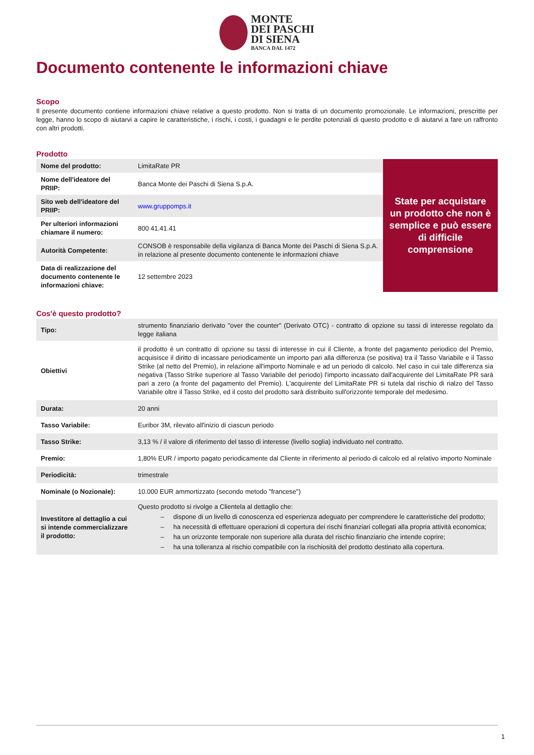MONTE
DEI PASCHI
DI SIENA
BANCA DAL 1472
Documento contenente le informazioni chiave
Scopo
Il presente documento contiene informazioni chiave relative a questo prodotto. Non si tratta di un documento promozionale. Le informazioni, prescritte per legge, hanno lo scopo di aiutarvi a capire le caratteristiche, i rischi, i costi, i guadagni e le perdite potenziali di questo prodotto e di aiutarvi a fare un raffronto con altri prodotti.
Prodotto
| Nome del prodotto: | LimitaRate PR |
| Nome dell'ideatore del PRIIP: | Banca Monte dei Paschi di Siena S.p.A. |
| Sito web dell'ideatore del PRIIP: | www.gruppomps.it |
| Per ulteriori informazioni chiamare il numero: | 800 41.41.41 |
| Autorità Competente: | CONSOB è responsabile della vigilanza di Banca Monte dei Paschi di Siena S.p.A. in relazione al presente documento contenente le informazioni chiave |
| Data di realizzazione del documento contenente le informazioni chiave: | 12 settembre 2023 |
State per acquistare un prodotto che non è semplice e può essere di difficile comprensione
Cos'è questo prodotto?
| Tipo: | strumento finanziario derivato "over the counter" (Derivato OTC) - contratto di opzione su tassi di interesse regolato da legge italiana |
| Obiettivi | il prodotto è un contratto di opzione su tassi di interesse in cui il Cliente, a fronte del pagamento periodico del Premio, acquisisce il diritto di incassare periodicamente un importo pari alla differenza (se positiva) tra il Tasso Variabile e il Tasso Strike (al netto del Premio), in relazione all'importo Nominale e ad un periodo di calcolo. Nel caso in cui tale differenza sia negativa (Tasso Strike superiore al Tasso Variabile del periodo) l'importo incassato dall'acquirente del LimitaRate PR sarà pari a zero (a fronte del pagamento del Premio). L'acquirente del LimitaRate PR si tutela dal rischio di rialzo del Tasso Variabile oltre il Tasso Strike, ed il costo del prodotto sarà distribuito sull'orizzonte temporale del medesimo. |
| Durata: | 20 anni |
| Tasso Variabile: | Euribor 3M, rilevato all'inizio di ciascun periodo |
| Tasso Strike: | 3,13 % / il valore di riferimento del tasso di interesse (livello soglia) individuato nel contratto. |
| Premio: | 1,80% EUR / importo pagato periodicamente dal Cliente in riferimento al periodo di calcolo ed al relativo importo Nominale |
| Periodicità: | trimestrale |
| Nominale (o Nozionale): | 10.000 EUR ammortizzato (secondo metodo "francese") |
| Investitore al dettaglio a cui si intende commercializzare il prodotto: | Questo prodotto si rivolge a Clientela al dettaglio che: – dispone di un livello di conoscenza ed esperienza adeguato per comprendere le caratteristiche del prodotto; – ha necessità di effettuare operazioni di copertura dei rischi finanziari collegati alla propria attività economica; – ha un orizzonte temporale non superiore alla durata del rischio finanziario che intende coprire; – ha una tolleranza al rischio compatibile con la rischiosità del prodotto destinato alla copertura. |
1